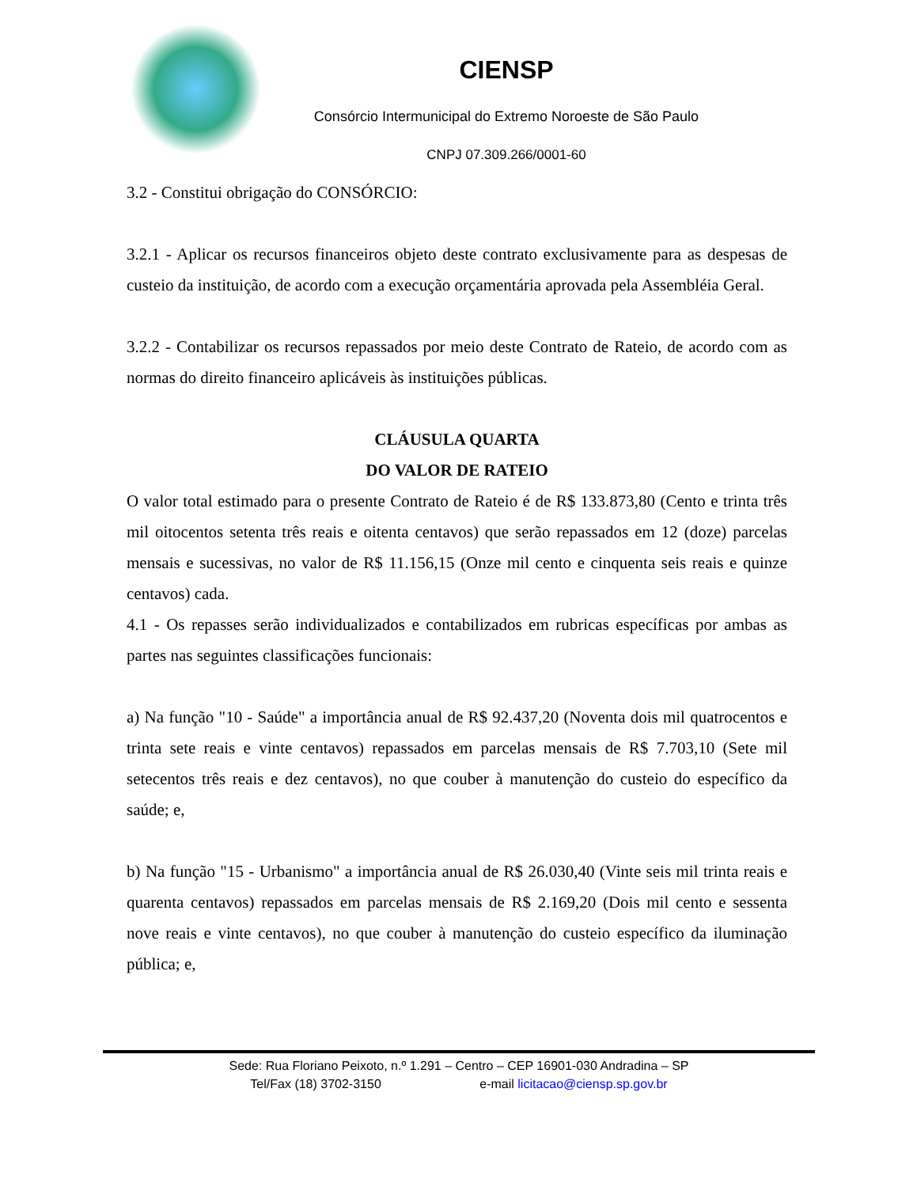CIENSP
Consórcio Intermunicipal do Extremo Noroeste de São Paulo
CNPJ 07.309.266/0001-60
3.2 - Constitui obrigação do CONSÓRCIO:
3.2.1 - Aplicar os recursos financeiros objeto deste contrato exclusivamente para as despesas de custeio da instituição, de acordo com a execução orçamentária aprovada pela Assembléia Geral.
3.2.2 - Contabilizar os recursos repassados por meio deste Contrato de Rateio, de acordo com as normas do direito financeiro aplicáveis às instituições públicas.
CLÁUSULA QUARTA
DO VALOR DE RATEIO
O valor total estimado para o presente Contrato de Rateio é de R$ 133.873,80 (Cento e trinta três mil oitocentos setenta três reais e oitenta centavos) que serão repassados em 12 (doze) parcelas mensais e sucessivas, no valor de R$ 11.156,15 (Onze mil cento e cinquenta seis reais e quinze centavos) cada.
4.1 - Os repasses serão individualizados e contabilizados em rubricas específicas por ambas as partes nas seguintes classificações funcionais:
a) Na função "10 - Saúde" a importância anual de R$ 92.437,20 (Noventa dois mil quatrocentos e trinta sete reais e vinte centavos) repassados em parcelas mensais de R$ 7.703,10 (Sete mil setecentos três reais e dez centavos), no que couber à manutenção do custeio do específico da saúde; e,
b) Na função "15 - Urbanismo" a importância anual de R$ 26.030,40 (Vinte seis mil trinta reais e quarenta centavos) repassados em parcelas mensais de R$ 2.169,20 (Dois mil cento e sessenta nove reais e vinte centavos), no que couber à manutenção do custeio específico da iluminação pública; e,
Sede: Rua Floriano Peixoto, n.º 1.291 – Centro – CEP 16901-030 Andradina – SP
Tel/Fax (18) 3702-3150 e-mail licitacao@ciensp.sp.gov.br